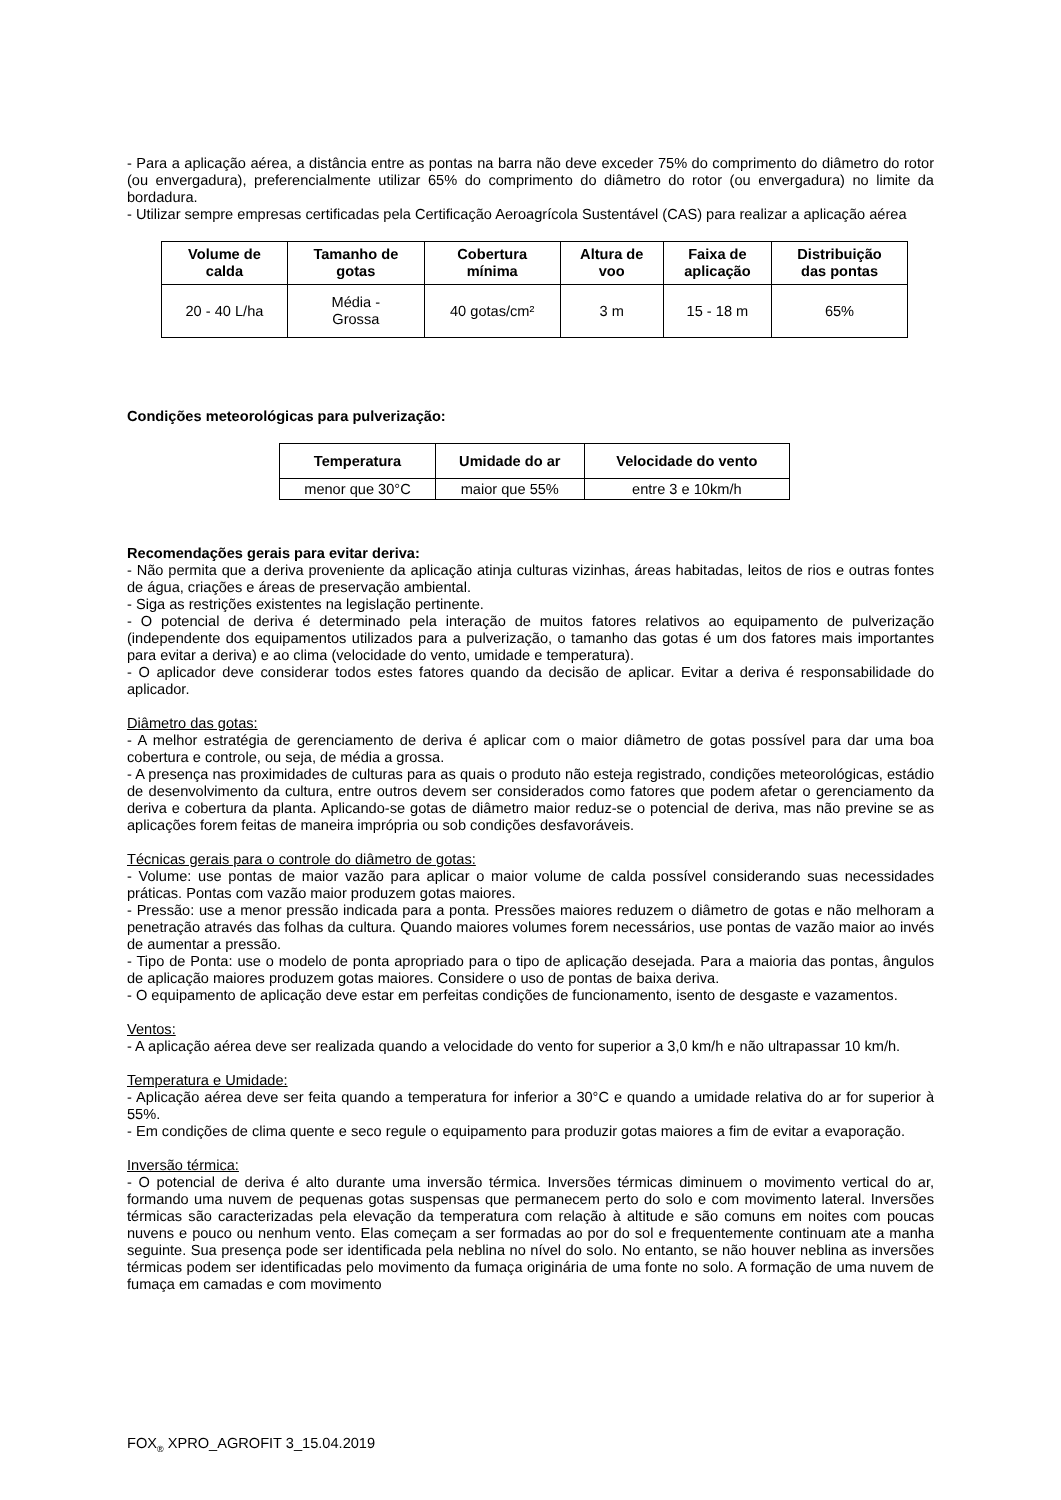- Para a aplicação aérea, a distância entre as pontas na barra não deve exceder 75% do comprimento do diâmetro do rotor (ou envergadura), preferencialmente utilizar 65% do comprimento do diâmetro do rotor (ou envergadura) no limite da bordadura.
- Utilizar sempre empresas certificadas pela Certificação Aeroagrícola Sustentável (CAS) para realizar a aplicação aérea
| Volume de calda | Tamanho de gotas | Cobertura mínima | Altura de voo | Faixa de aplicação | Distribuição das pontas |
| --- | --- | --- | --- | --- | --- |
| 20 - 40 L/ha | Média - Grossa | 40 gotas/cm² | 3 m | 15 - 18 m | 65% |
Condições meteorológicas para pulverização:
| Temperatura | Umidade do ar | Velocidade do vento |
| --- | --- | --- |
| menor que 30°C | maior que 55% | entre 3 e 10km/h |
Recomendações gerais para evitar deriva:
- Não permita que a deriva proveniente da aplicação atinja culturas vizinhas, áreas habitadas, leitos de rios e outras fontes de água, criações e áreas de preservação ambiental.
- Siga as restrições existentes na legislação pertinente.
- O potencial de deriva é determinado pela interação de muitos fatores relativos ao equipamento de pulverização (independente dos equipamentos utilizados para a pulverização, o tamanho das gotas é um dos fatores mais importantes para evitar a deriva) e ao clima (velocidade do vento, umidade e temperatura).
- O aplicador deve considerar todos estes fatores quando da decisão de aplicar. Evitar a deriva é responsabilidade do aplicador.
Diâmetro das gotas:
- A melhor estratégia de gerenciamento de deriva é aplicar com o maior diâmetro de gotas possível para dar uma boa cobertura e controle, ou seja, de média a grossa.
- A presença nas proximidades de culturas para as quais o produto não esteja registrado, condições meteorológicas, estádio de desenvolvimento da cultura, entre outros devem ser considerados como fatores que podem afetar o gerenciamento da deriva e cobertura da planta. Aplicando-se gotas de diâmetro maior reduz-se o potencial de deriva, mas não previne se as aplicações forem feitas de maneira imprópria ou sob condições desfavoráveis.
Técnicas gerais para o controle do diâmetro de gotas:
- Volume: use pontas de maior vazão para aplicar o maior volume de calda possível considerando suas necessidades práticas. Pontas com vazão maior produzem gotas maiores.
- Pressão: use a menor pressão indicada para a ponta. Pressões maiores reduzem o diâmetro de gotas e não melhoram a penetração através das folhas da cultura. Quando maiores volumes forem necessários, use pontas de vazão maior ao invés de aumentar a pressão.
- Tipo de Ponta: use o modelo de ponta apropriado para o tipo de aplicação desejada. Para a maioria das pontas, ângulos de aplicação maiores produzem gotas maiores. Considere o uso de pontas de baixa deriva.
- O equipamento de aplicação deve estar em perfeitas condições de funcionamento, isento de desgaste e vazamentos.
Ventos:
- A aplicação aérea deve ser realizada quando a velocidade do vento for superior a 3,0 km/h e não ultrapassar 10 km/h.
Temperatura e Umidade:
- Aplicação aérea deve ser feita quando a temperatura for inferior a 30°C e quando a umidade relativa do ar for superior à 55%.
- Em condições de clima quente e seco regule o equipamento para produzir gotas maiores a fim de evitar a evaporação.
Inversão térmica:
- O potencial de deriva é alto durante uma inversão térmica. Inversões térmicas diminuem o movimento vertical do ar, formando uma nuvem de pequenas gotas suspensas que permanecem perto do solo e com movimento lateral. Inversões térmicas são caracterizadas pela elevação da temperatura com relação à altitude e são comuns em noites com poucas nuvens e pouco ou nenhum vento. Elas começam a ser formadas ao por do sol e frequentemente continuam ate a manha seguinte. Sua presença pode ser identificada pela neblina no nível do solo. No entanto, se não houver neblina as inversões térmicas podem ser identificadas pelo movimento da fumaça originária de uma fonte no solo. A formação de uma nuvem de fumaça em camadas e com movimento
FOX<sub>®</sub> XPRO_AGROFIT 3_15.04.2019